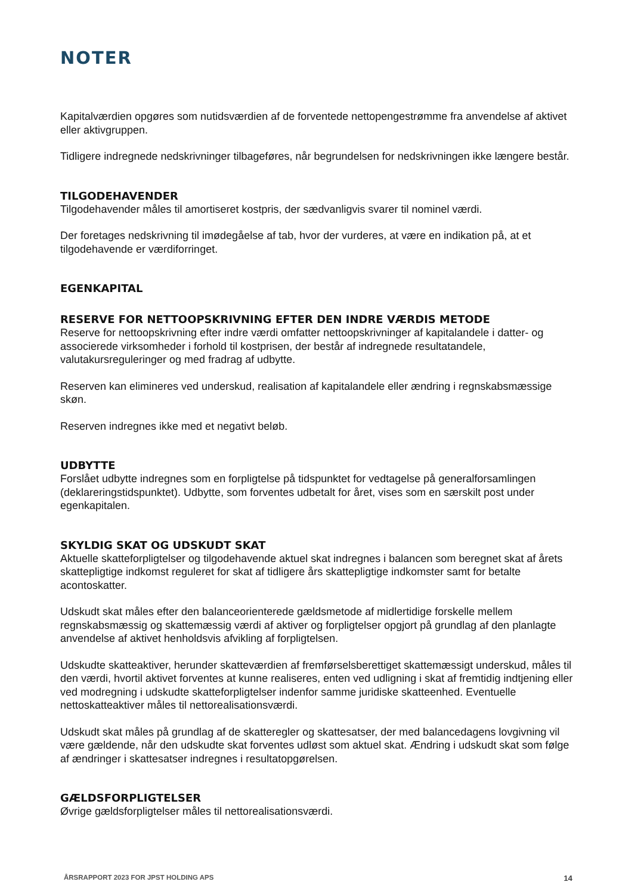NOTER
Kapitalværdien opgøres som nutidsværdien af de forventede nettopengestrømme fra anvendelse af aktivet eller aktivgruppen.
Tidligere indregnede nedskrivninger tilbageføres, når begrundelsen for nedskrivningen ikke længere består.
TILGODEHAVENDER
Tilgodehavender måles til amortiseret kostpris, der sædvanligvis svarer til nominel værdi.
Der foretages nedskrivning til imødegåelse af tab, hvor der vurderes, at være en indikation på, at et tilgodehavende er værdiforringet.
EGENKAPITAL
RESERVE FOR NETTOOPSKRIVNING EFTER DEN INDRE VÆRDIS METODE
Reserve for nettoopskrivning efter indre værdi omfatter nettoopskrivninger af kapitalandele i datter- og associerede virksomheder i forhold til kostprisen, der består af indregnede resultatandele, valutakursreguleringer og med fradrag af udbytte.
Reserven kan elimineres ved underskud, realisation af kapitalandele eller ændring i regnskabsmæssige skøn.
Reserven indregnes ikke med et negativt beløb.
UDBYTTE
Forslået udbytte indregnes som en forpligtelse på tidspunktet for vedtagelse på generalforsamlingen (deklareringstidspunktet). Udbytte, som forventes udbetalt for året, vises som en særskilt post under egenkapitalen.
SKYLDIG SKAT OG UDSKUDT SKAT
Aktuelle skatteforpligtelser og tilgodehavende aktuel skat indregnes i balancen som beregnet skat af årets skattepligtige indkomst reguleret for skat af tidligere års skattepligtige indkomster samt for betalte acontoskatter.
Udskudt skat måles efter den balanceorienterede gældsmetode af midlertidige forskelle mellem regnskabsmæssig og skattemæssig værdi af aktiver og forpligtelser opgjort på grundlag af den planlagte anvendelse af aktivet henholdsvis afvikling af forpligtelsen.
Udskudte skatteaktiver, herunder skatteværdien af fremførselsberettiget skattemæssigt underskud, måles til den værdi, hvortil aktivet forventes at kunne realiseres, enten ved udligning i skat af fremtidig indtjening eller ved modregning i udskudte skatteforpligtelser indenfor samme juridiske skatteenhed. Eventuelle nettoskatteaktiver måles til nettorealisationsværdi.
Udskudt skat måles på grundlag af de skatteregler og skattesatser, der med balancedagens lovgivning vil være gældende, når den udskudte skat forventes udløst som aktuel skat. Ændring i udskudt skat som følge af ændringer i skattesatser indregnes i resultatopgørelsen.
GÆLDSFORPLIGTELSER
Øvrige gældsforpligtelser måles til nettorealisationsværdi.
ÅRSRAPPORT 2023 FOR JPST HOLDING APS 14